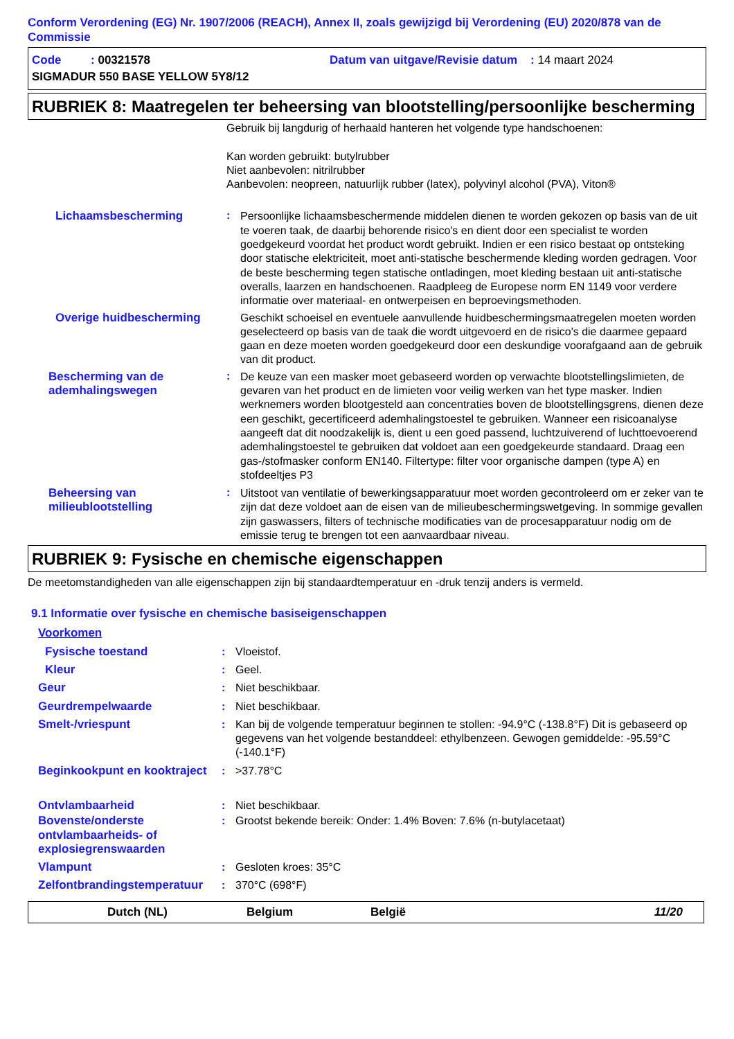Conform Verordening (EG) Nr. 1907/2006 (REACH), Annex II, zoals gewijzigd bij Verordening (EU) 2020/878 van de Commissie
Code : 00321578 Datum van uitgave/Revisie datum : 14 maart 2024
SIGMADUR 550 BASE YELLOW 5Y8/12
RUBRIEK 8: Maatregelen ter beheersing van blootstelling/persoonlijke bescherming
Gebruik bij langdurig of herhaald hanteren het volgende type handschoenen:
Kan worden gebruikt: butylrubber
Niet aanbevolen: nitrilrubber
Aanbevolen: neopreen, natuurlijk rubber (latex), polyvinyl alcohol (PVA), Viton®
Lichaamsbescherming :
Persoonlijke lichaamsbeschermende middelen dienen te worden gekozen op basis van de uit te voeren taak, de daarbij behorende risico's en dient door een specialist te worden goedgekeurd voordat het product wordt gebruikt. Indien er een risico bestaat op ontsteking door statische elektriciteit, moet anti-statische beschermende kleding worden gedragen. Voor de beste bescherming tegen statische ontladingen, moet kleding bestaan uit anti-statische overalls, laarzen en handschoenen. Raadpleeg de Europese norm EN 1149 voor verdere informatie over materiaal- en ontwerpeisen en beproevingsmethoden.
Overige huidbescherming
Geschikt schoeisel en eventuele aanvullende huidbeschermingsmaatregelen moeten worden geselecteerd op basis van de taak die wordt uitgevoerd en de risico's die daarmee gepaard gaan en deze moeten worden goedgekeurd door een deskundige voorafgaand aan de gebruik van dit product.
Bescherming van de ademhalingswegen
:
De keuze van een masker moet gebaseerd worden op verwachte blootstellingslimieten, de gevaren van het product en de limieten voor veilig werken van het type masker. Indien werknemers worden blootgesteld aan concentraties boven de blootstellingsgrens, dienen deze een geschikt, gecertificeerd ademhalingstoestel te gebruiken. Wanneer een risicoanalyse aangeeft dat dit noodzakelijk is, dient u een goed passend, luchtzuiverend of luchttoevoerend ademhalingstoestel te gebruiken dat voldoet aan een goedgekeurde standaard. Draag een gas-/stofmasker conform EN140. Filtertype: filter voor organische dampen (type A) en stofdeeltjes P3
Beheersing van milieublootstelling
:
Uitstoot van ventilatie of bewerkingsapparatuur moet worden gecontroleerd om er zeker van te zijn dat deze voldoet aan de eisen van de milieubeschermingswetgeving. In sommige gevallen zijn gaswassers, filters of technische modificaties van de procesapparatuur nodig om de emissie terug te brengen tot een aanvaardbaar niveau.
RUBRIEK 9: Fysische en chemische eigenschappen
De meetomstandigheden van alle eigenschappen zijn bij standaardtemperatuur en -druk tenzij anders is vermeld.
9.1 Informatie over fysische en chemische basiseigenschappen
Voorkomen
Fysische toestand :
Vloeistof.
Kleur :
Geel.
Geur :
Niet beschikbaar.
Geurdrempelwaarde :
Niet beschikbaar.
Smelt-/vriespunt :
Kan bij de volgende temperatuur beginnen te stollen: -94.9°C (-138.8°F) Dit is gebaseerd op gegevens van het volgende bestanddeel: ethylbenzeen. Gewogen gemiddelde: -95.59°C (-140.1°F)
Beginkookpunt en kooktraject
:
>37.78°C
Ontvlambaarheid :
Niet beschikbaar.
Bovenste/onderste ontvlambaarheids- of explosiegrenswaarden
:
Grootst bekende bereik: Onder: 1.4% Boven: 7.6% (n-butylacetaat)
Vlampunt :
Gesloten kroes: 35°C
Zelfontbrandingstemperatuur
:
370°C (698°F)
Dutch (NL) Belgium België 11/20